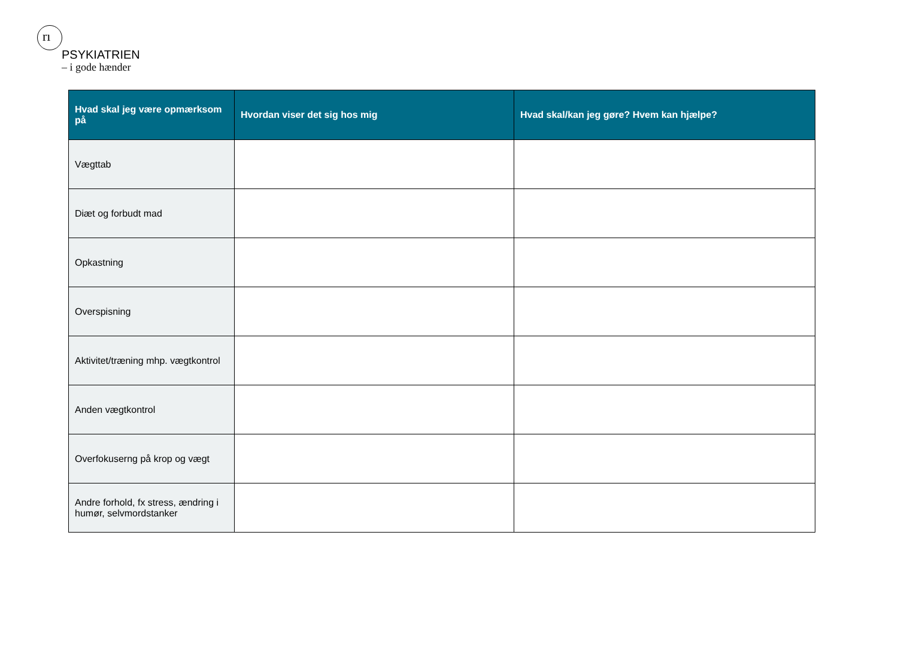rı
PSYKIATRIEN
– i gode hænder
| Hvad skal jeg være opmærksom på | Hvordan viser det sig hos mig | Hvad skal/kan jeg gøre? Hvem kan hjælpe? |
| --- | --- | --- |
| Vægttab | | |
| Diæt og forbudt mad | | |
| Opkastning | | |
| Overspisning | | |
| Aktivitet/træning mhp. vægtkontrol | | |
| Anden vægtkontrol | | |
| Overfokuserng på krop og vægt | | |
| Andre forhold, fx stress, ændring i humør, selvmordstanker | | |